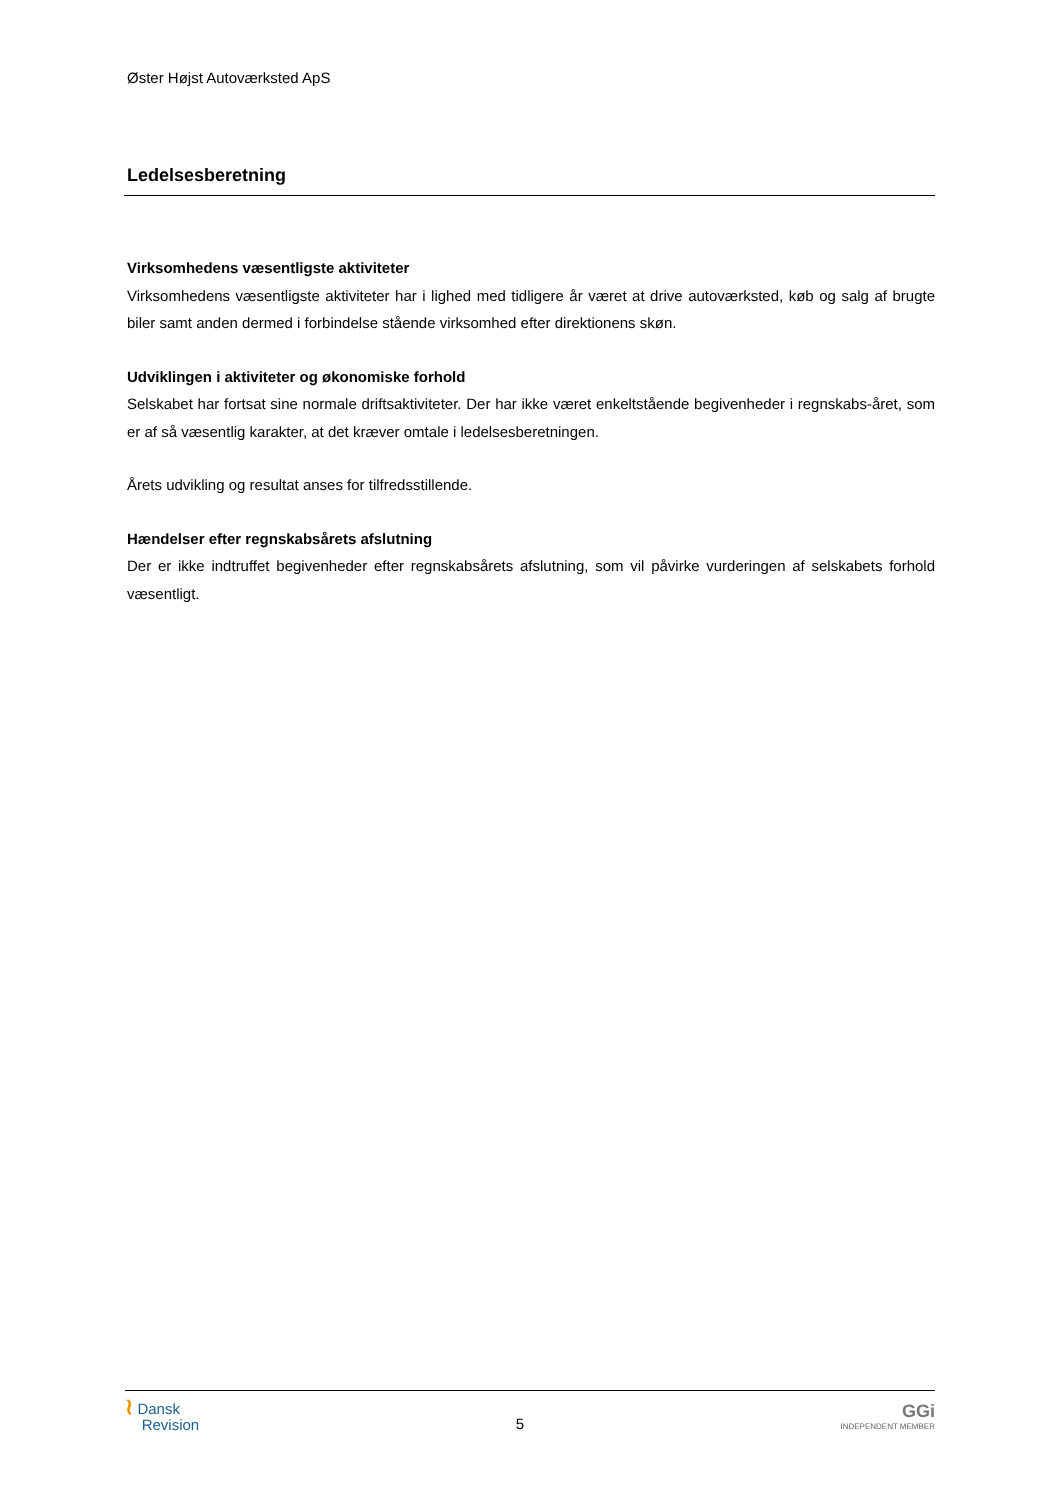Øster Højst Autoværksted ApS
Ledelsesberetning
Virksomhedens væsentligste aktiviteter
Virksomhedens væsentligste aktiviteter har i lighed med tidligere år været at drive autoværksted, køb og salg af brugte biler samt anden dermed i forbindelse stående virksomhed efter direktionens skøn.
Udviklingen i aktiviteter og økonomiske forhold
Selskabet har fortsat sine normale driftsaktiviteter. Der har ikke været enkeltstående begivenheder i regnskabs-året, som er af så væsentlig karakter, at det kræver omtale i ledelsesberetningen.
Årets udvikling og resultat anses for tilfredsstillende.
Hændelser efter regnskabsårets afslutning
Der er ikke indtruffet begivenheder efter regnskabsårets afslutning, som vil påvirke vurderingen af selskabets forhold væsentligt.
≀ Dansk
Revision
5
GGi
INDEPENDENT MEMBER